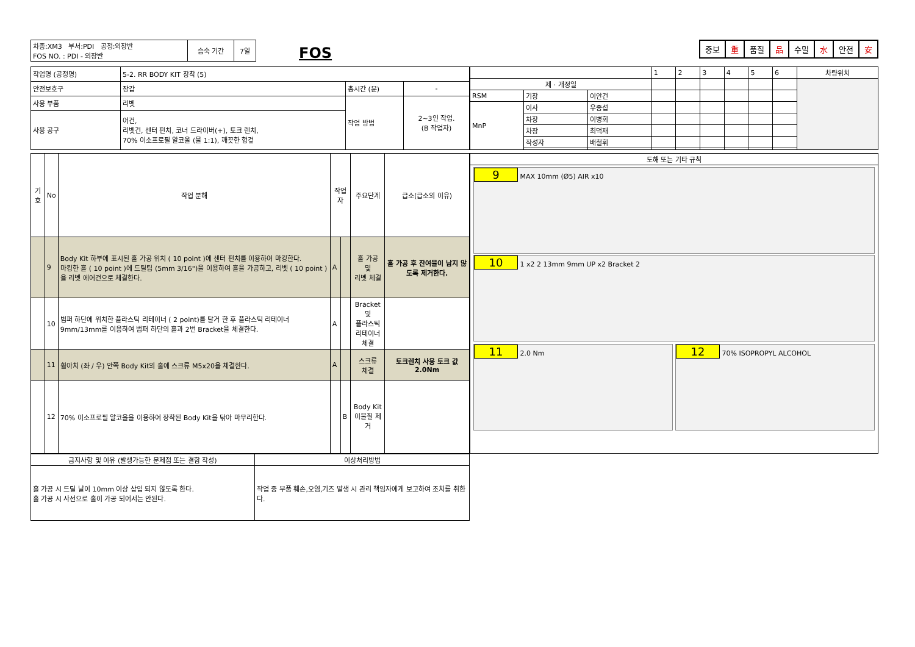| 차종:XM3 부서:PDI 공정:외장반 FOS NO. : PDI - 외장반 | 습숙 기간 | 7일 |
FOS
중보 重 품질 品 수밀 水 안전 安
| 작업명 (공정명) | 5-2. RR BODY KIT 장착 (5) | | |
| 안전보호구 | 장갑 | 총시간 (분) | - |
| 사용 부품 | 리벳 | 작업 방법 | 2~3인 작업. (B 작업자) |
| 사용 공구 | 어건, 리벳건, 센터 펀치, 코너 드라이버(+), 토크 렌치, 70% 이소프로필 알코올 (물 1:1), 깨끗한 헝겊 | | |
| | | | 1 | 2 | 3 | 4 | 5 | 6 | 차량위치 |
| 제 · 개정일 | | | | | | | | | |
| RSM | 기장 | 이안건 | | | | | | | |
| MnP | 이사 | 우종섭 | | | | | | | |
| | 차장 | 이병회 | | | | | | | |
| | 차장 | 최덕재 | | | | | | | |
| | 작성자 | 배철휘 | | | | | | | |
| 기호 | No | 작업 분해 | 작업자 | | 주요단계 | 급소(급소의 이유) |
| --- | --- | --- | --- | --- | --- | --- |
| | 9 | Body Kit 하부에 표시된 홀 가공 위치 ( 10 point )에 센터 펀치를 이용하여 마킹한다. 마킹한 홀 ( 10 point )에 드릴팁 (5mm 3/16")을 이용하여 홀을 가공하고, 리벳 ( 10 point )을 리벳 에어건으로 체결한다. | A | | 홀 가공 및 리벳 체결 | 홀 가공 후 잔여물이 남지 않도록 제거한다. |
| | 10 | 범퍼 하단에 위치한 플라스틱 리테이너 ( 2 point)를 탈거 한 후 플라스틱 리테이너 9mm/13mm를 이용하여 범퍼 하단의 홀과 2번 Bracket을 체결한다. | A | | Bracket 및 플라스틱 리테이너 체결 | |
| | 11 | 휠아치 (좌 / 우) 안쪽 Body Kit의 홀에 스크류 M5x20을 체결한다. | A | | 스크류 체결 | 토크렌치 사용 토크 값 2.0Nm |
| | 12 | 70% 이소프로필 알코올을 이용하여 장착된 Body Kit을 닦아 마무리한다. | | B | Body Kit 이물질 제거 | |
| 도해 또는 기타 규칙 |
| --- |
| 9 MAX 10mm (Ø5) AIR x10 10 1 x2 2 13mm 9mm UP x2 Bracket 2 11 2.0 Nm 12 70% ISOPROPYL ALCOHOL |
| 금지사항 및 이유 (발생가능한 문제점 또는 결함 작성) | 이상처리방법 |
| 홀 가공 시 드릴 날이 10mm 이상 삽입 되지 않도록 한다. 홀 가공 시 사선으로 홀이 가공 되어서는 안된다. | 작업 중 부품 훼손,오염,기즈 발생 시 관리 책임자에게 보고하여 조치를 취한다. |